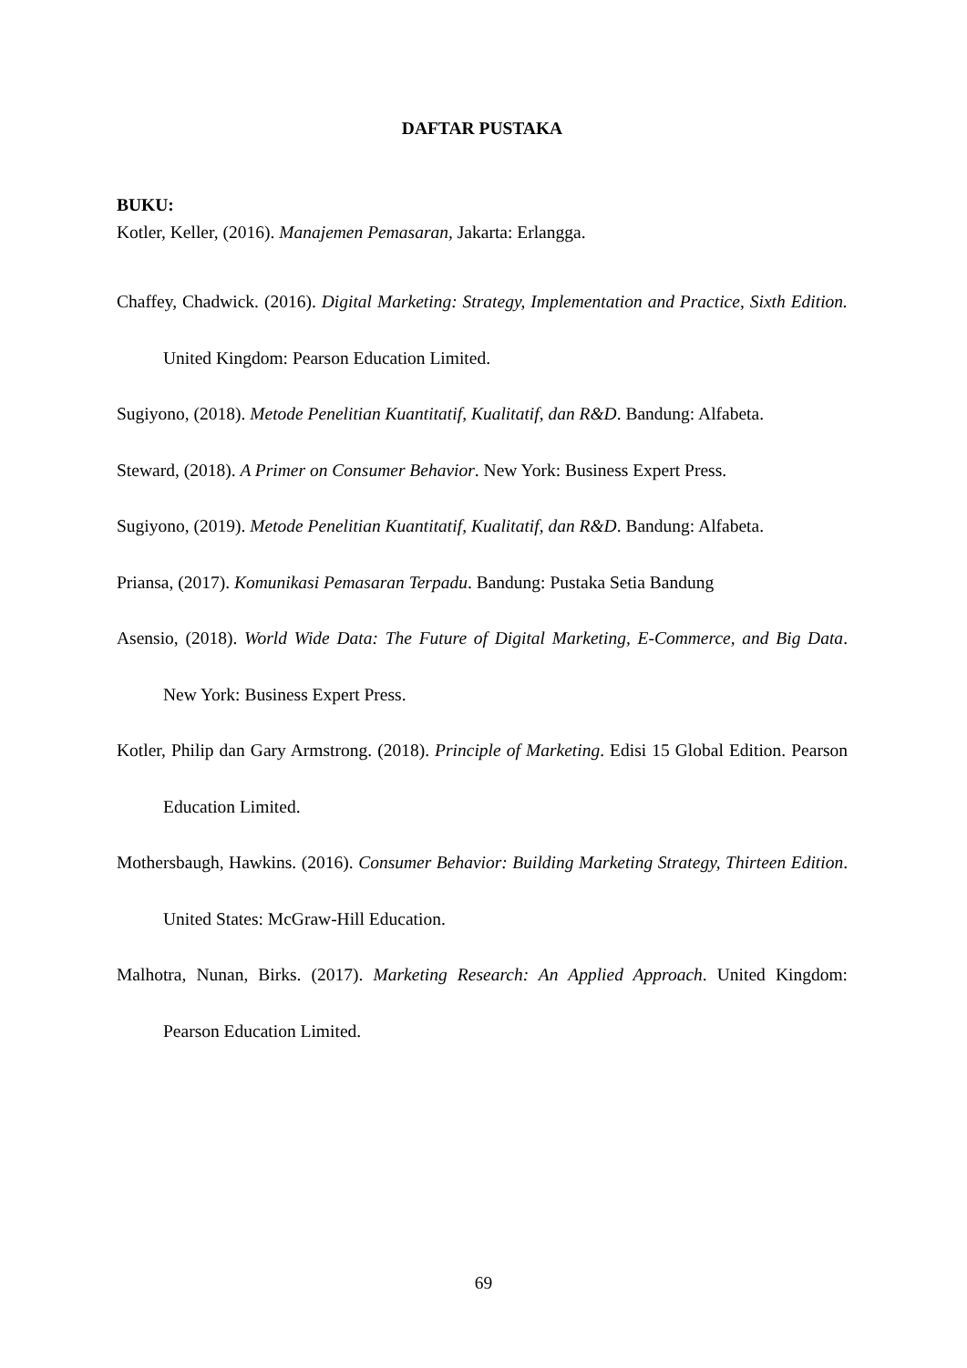DAFTAR PUSTAKA
BUKU:
Kotler, Keller, (2016). Manajemen Pemasaran, Jakarta: Erlangga.
Chaffey, Chadwick. (2016). Digital Marketing: Strategy, Implementation and Practice, Sixth Edition. United Kingdom: Pearson Education Limited.
Sugiyono, (2018). Metode Penelitian Kuantitatif, Kualitatif, dan R&D. Bandung: Alfabeta.
Steward, (2018). A Primer on Consumer Behavior. New York: Business Expert Press.
Sugiyono, (2019). Metode Penelitian Kuantitatif, Kualitatif, dan R&D. Bandung: Alfabeta.
Priansa, (2017). Komunikasi Pemasaran Terpadu. Bandung: Pustaka Setia Bandung
Asensio, (2018). World Wide Data: The Future of Digital Marketing, E-Commerce, and Big Data. New York: Business Expert Press.
Kotler, Philip dan Gary Armstrong. (2018). Principle of Marketing. Edisi 15 Global Edition. Pearson Education Limited.
Mothersbaugh, Hawkins. (2016). Consumer Behavior: Building Marketing Strategy, Thirteen Edition. United States: McGraw-Hill Education.
Malhotra, Nunan, Birks. (2017). Marketing Research: An Applied Approach. United Kingdom: Pearson Education Limited.
69